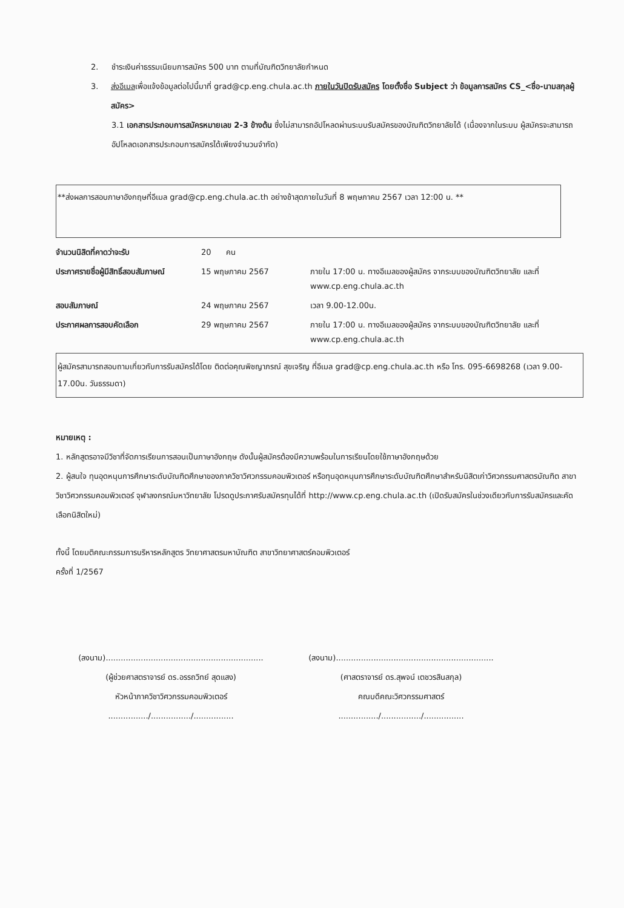2. ชำระเงินค่าธรรมเนียมการสมัคร 500 บาท ตามที่บัณฑิตวิทยาลัยกำหนด
3. ส่งอีเมลเพื่อแจ้งข้อมูลต่อไปนี้มาที่ grad@cp.eng.chula.ac.th ภายในวันปิดรับสมัคร โดยตั้งชื่อ Subject ว่า ข้อมูลการสมัคร CS_<ชื่อ-นามสกุลผู้สมัคร>
3.1 เอกสารประกอบการสมัครหมายเลข 2-3 ข้างต้น ซึ่งไม่สามารถอัปโหลดผ่านระบบรับสมัครของบัณฑิตวิทยาลัยได้ (เนื่องจากในระบบ ผู้สมัครจะสามารถอัปโหลดเอกสารประกอบการสมัครได้เพียงจำนวนจำกัด)
**ส่งผลการสอบภาษาอังกฤษที่อีเมล grad@cp.eng.chula.ac.th อย่างช้าสุดภายในวันที่ 8 พฤษภาคม 2567 เวลา 12:00 น. **
| จำนวนนิสิตที่คาดว่าจะรับ | 20 คน | |
| ประกาศรายชื่อผู้มีสิทธิ์สอบสัมภาษณ์ | 15 พฤษภาคม 2567 | ภายใน 17:00 น. ทางอีเมลของผู้สมัคร จากระบบของบัณฑิตวิทยาลัย และที่ www.cp.eng.chula.ac.th |
| สอบสัมภาษณ์ | 24 พฤษภาคม 2567 | เวลา 9.00-12.00น. |
| ประกาศผลการสอบคัดเลือก | 29 พฤษภาคม 2567 | ภายใน 17:00 น. ทางอีเมลของผู้สมัคร จากระบบของบัณฑิตวิทยาลัย และที่ www.cp.eng.chula.ac.th |
ผู้สมัครสามารถสอบถามเกี่ยวกับการรับสมัครได้โดย ติดต่อคุณพิชญาภรณ์ สุขเจริญ ที่อีเมล grad@cp.eng.chula.ac.th หรือ โทร. 095-6698268 (เวลา 9.00-17.00น. วันธรรมดา)
หมายเหตุ :
1. หลักสูตรอาจมีวิชาที่จัดการเรียนการสอนเป็นภาษาอังกฤษ ดังนั้นผู้สมัครต้องมีความพร้อมในการเรียนโดยใช้ภาษาอังกฤษด้วย
2. ผู้สนใจ ทุนอุดหนุนการศึกษาระดับบัณฑิตศึกษาของภาควิชาวิศวกรรมคอมพิวเตอร์ หรือทุนอุดหนุนการศึกษาระดับบัณฑิตศึกษาสำหรับนิสิตเก่าวิศวกรรมศาสตรบัณฑิต สาขาวิชาวิศวกรรมคอมพิวเตอร์ จุฬาลงกรณ์มหาวิทยาลัย โปรดดูประกาศรับสมัครทุนได้ที่ http://www.cp.eng.chula.ac.th (เปิดรับสมัครในช่วงเดียวกับการรับสมัครและคัดเลือกนิสิตใหม่)
ทั้งนี้ โดยมติคณะกรรมการบริหารหลักสูตร วิทยาศาสตรมหาบัณฑิต สาขาวิทยาศาสตร์คอมพิวเตอร์
ครั้งที่ 1/2567
(ลงนาม)...............................................................
(ผู้ช่วยศาสตราจารย์ ดร.อรรถวิทย์ สุดแสง)
หัวหน้าภาควิชาวิศวกรรมคอมพิวเตอร์
................/................/................
(ลงนาม)...............................................................
(ศาสตราจารย์ ดร.สุพจน์ เตชวรสินสกุล)
คณบดีคณะวิศวกรรมศาสตร์
................/................/................